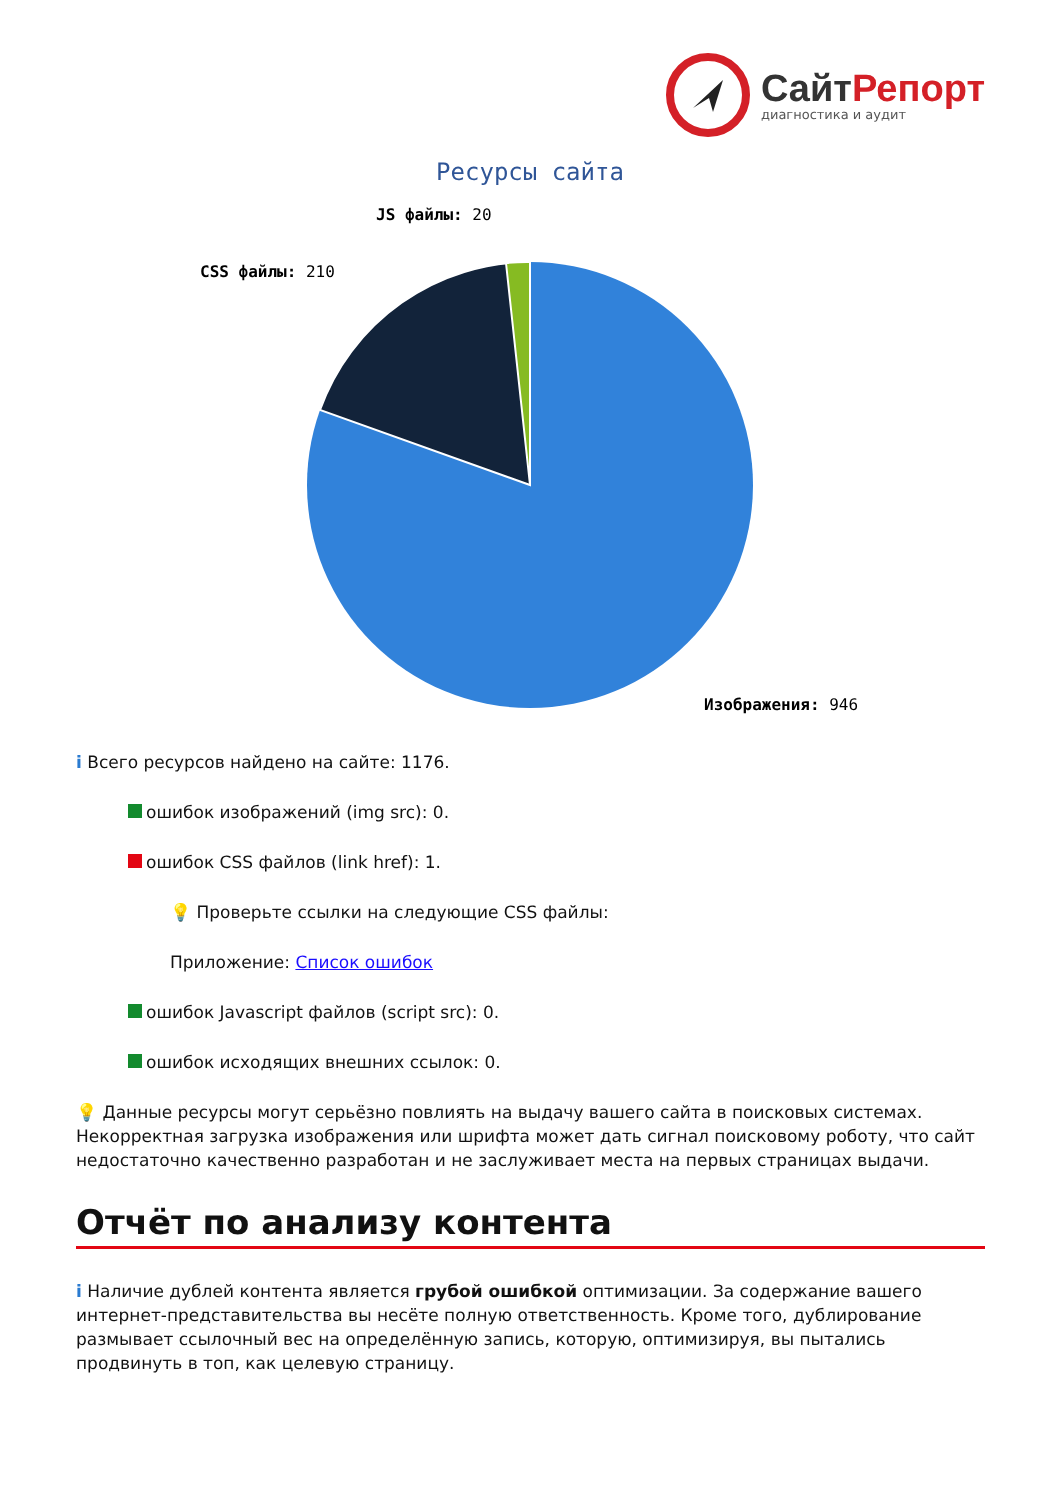СайтРепорт
диагностика и аудит
Ресурсы сайта
JS файлы: 20
CSS файлы: 210
Изображения: 946
i Всего ресурсов найдено на сайте: 1176.
ошибок изображений (img src): 0.
ошибок CSS файлов (link href): 1.
💡 Проверьте ссылки на следующие CSS файлы:
Приложение: Список ошибок
ошибок Javascript файлов (script src): 0.
ошибок исходящих внешних ссылок: 0.
💡 Данные ресурсы могут серьёзно повлиять на выдачу вашего сайта в поисковых системах. Некорректная загрузка изображения или шрифта может дать сигнал поисковому роботу, что сайт недостаточно качественно разработан и не заслуживает места на первых страницах выдачи.
Отчёт по анализу контента
i Наличие дублей контента является грубой ошибкой оптимизации. За содержание вашего интернет-представительства вы несёте полную ответственность. Кроме того, дублирование размывает ссылочный вес на определённую запись, которую, оптимизируя, вы пытались продвинуть в топ, как целевую страницу.